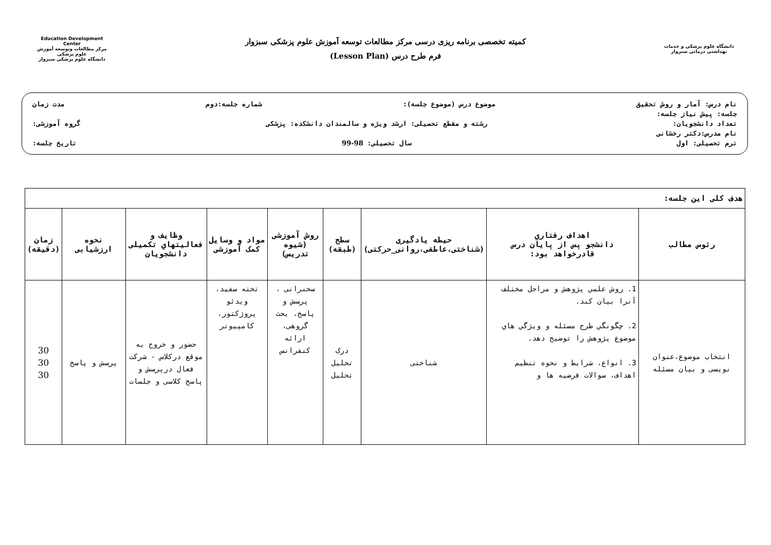Education Development Center
مرکز مطالعات وتوسعه آموزش علوم پزشکی
دانشگاه علوم پزشکی سبزوار
کمیته تخصصی برنامه ریزی درسی مرکز مطالعات توسعه آموزش علوم پزشکی سبزوار
فرم طرح درس (Lesson Plan)
دانشگاه علوم پزشکی و خدمات بهداشتی درمانی سبزوار
نام درس: آمار و روش تحقیق موضوع درس (موضوع جلسه): شماره جلسه:دوم مدت زمان
جلسه: پیش نیاز جلسه:
تعداد دانشجویان: رشته و مقطع تحصیلی: ارشد ویژه و سالمندان دانشکده: پزشکی گروه آموزشی:
نام مدرس:دکتر رخشانی
ترم تحصیلی: اول سال تحصیلی: 98-99 تاریخ جلسه:
| هدف کلی این جلسه: | | | | | | | | |
| رئوس مطالب | اهداف رفتاري دانشجو پس از پایان درس قادرخواهد بود: | حیطه یادگیری (شناختی،عاطفی،روانی_حرکتی) | سطح (طبقه) | روش آموزشی (شیوه تدریس) | مواد و وسایل کمک آموزشی | وظایف و فعالیتهاي تکمیلی دانشجویان | نحوه ارزشیابی | زمان (دقیقه) |
| انتخاب موضوع،عنوان نویسی و بیان مسئله | 1. روش علمي پژوهش و مراحل مختلف آنرا بیان کند. 2. چگونگي طرح مسئله و ویژگي هاي موضوع پژوهش را توضیح دهد. 3. انواع، شرایط و نحوه تنظیم اهداف، سوالات فرضیه ها و | شناختی | درک تحلیل تحلیل | سخنرانی ، پرسش و پاسخ، بحث گروهی، ارائه کنفرانس | تخته سفید، ویدئو پروژکتور، کامپیوتر | حضور و خروج به موقع درکلاس - شرکت فعال درپرسش و پاسخ کلاسی و جلسات | پرسش و پاسخ | 30 30 30 |